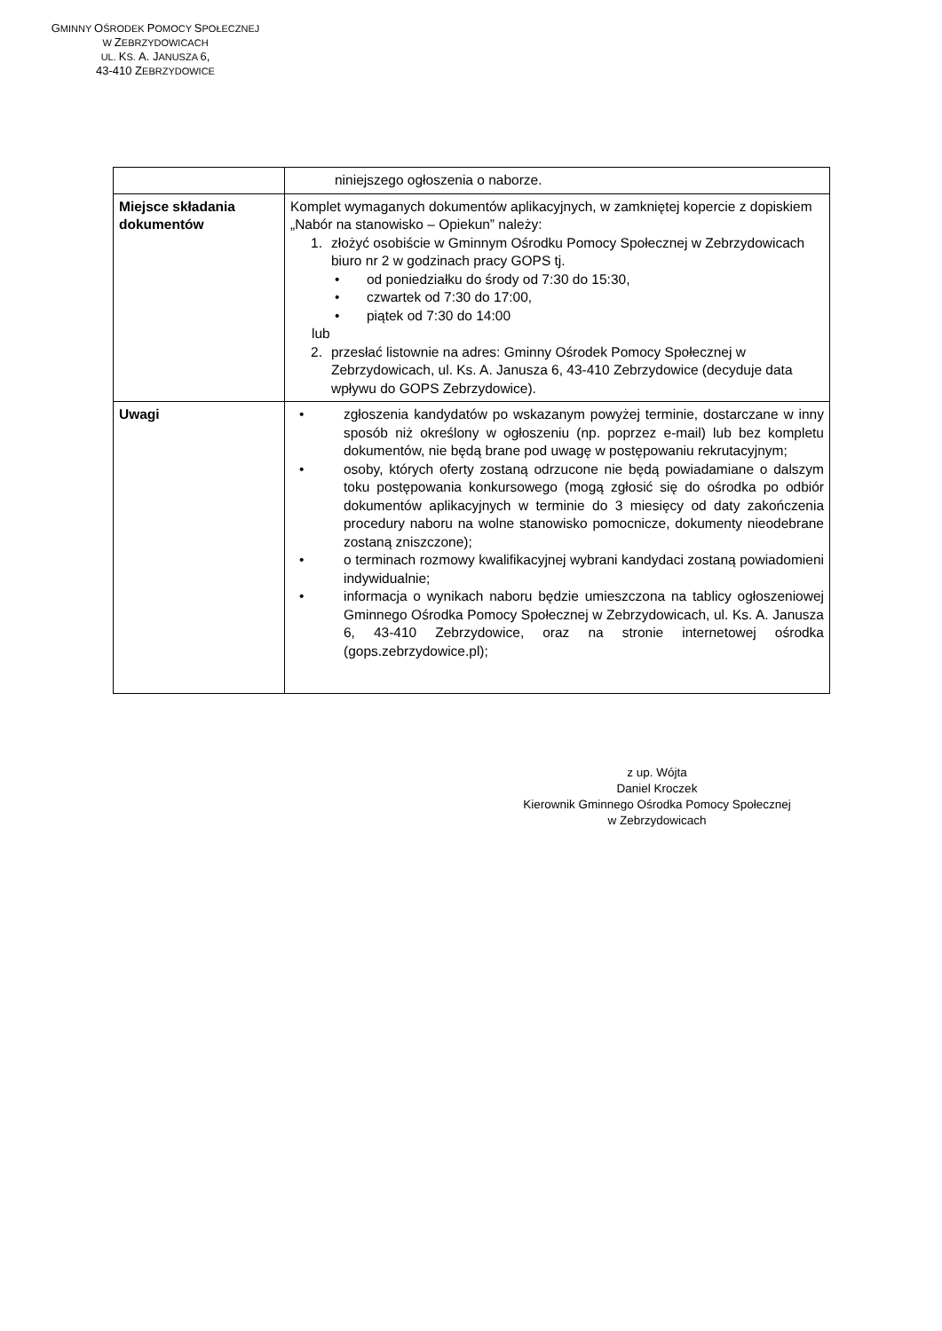GMINNY OŚRODEK POMOCY SPOŁECZNEJ
W ZEBRZYDOWICACH
UL. KS. A. JANUSZA 6,
43-410 ZEBRZYDOWICE
| | niniejszego ogłoszenia o naborze. |
| Miejsce składania dokumentów | Komplet wymaganych dokumentów aplikacyjnych, w zamkniętej kopercie z dopiskiem „Nabór na stanowisko – Opiekun” należy: 1. złożyć osobiście w Gminnym Ośrodku Pomocy Społecznej w Zebrzydowicach biuro nr 2 w godzinach pracy GOPS tj. • od poniedziałku do środy od 7:30 do 15:30, • czwartek od 7:30 do 17:00, • piątek od 7:30 do 14:00 lub 2. przesłać listownie na adres: Gminny Ośrodek Pomocy Społecznej w Zebrzydowicach, ul. Ks. A. Janusza 6, 43-410 Zebrzydowice (decyduje data wpływu do GOPS Zebrzydowice). |
| Uwagi | • zgłoszenia kandydatów po wskazanym powyżej terminie, dostarczane w inny sposób niż określony w ogłoszeniu (np. poprzez e-mail) lub bez kompletu dokumentów, nie będą brane pod uwagę w postępowaniu rekrutacyjnym; • osoby, których oferty zostaną odrzucone nie będą powiadamiane o dalszym toku postępowania konkursowego (mogą zgłosić się do ośrodka po odbiór dokumentów aplikacyjnych w terminie do 3 miesięcy od daty zakończenia procedury naboru na wolne stanowisko pomocnicze, dokumenty nieodebrane zostaną zniszczone); • o terminach rozmowy kwalifikacyjnej wybrani kandydaci zostaną powiadomieni indywidualnie; • informacja o wynikach naboru będzie umieszczona na tablicy ogłoszeniowej Gminnego Ośrodka Pomocy Społecznej w Zebrzydowicach, ul. Ks. A. Janusza 6, 43-410 Zebrzydowice, oraz na stronie internetowej ośrodka (gops.zebrzydowice.pl); |
z up. Wójta
Daniel Kroczek
Kierownik Gminnego Ośrodka Pomocy Społecznej
w Zebrzydowicach